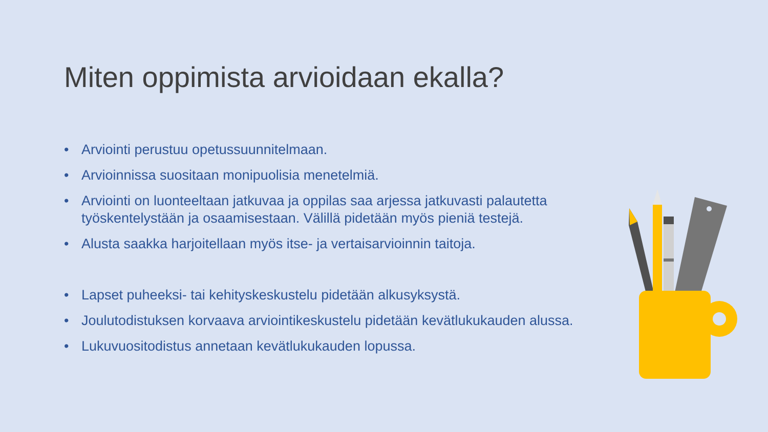Miten oppimista arvioidaan ekalla?
• Arviointi perustuu opetussuunnitelmaan.
• Arvioinnissa suositaan monipuolisia menetelmiä.
• Arviointi on luonteeltaan jatkuvaa ja oppilas saa arjessa jatkuvasti palautetta työskentelystään ja osaamisestaan. Välillä pidetään myös pieniä testejä.
• Alusta saakka harjoitellaan myös itse- ja vertaisarvioinnin taitoja.
• Lapset puheeksi- tai kehityskeskustelu pidetään alkusyksystä.
• Joulutodistuksen korvaava arviointikeskustelu pidetään kevätlukukauden alussa.
• Lukuvuositodistus annetaan kevätlukukauden lopussa.